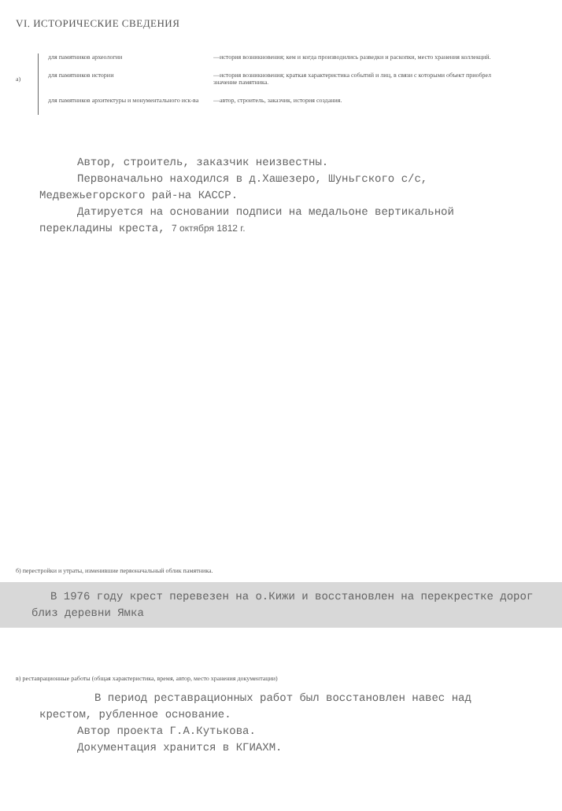VI. ИСТОРИЧЕСКИЕ СВЕДЕНИЯ
а)
для памятников археологии —история возникновения; кем и когда производились разведки и раскопки, место хранения коллекций.
для памятников истории —история возникновения; краткая характеристика событий и лиц, в связи с которыми объект приобрел значение памятника.
для памятников архитектуры и монументального иск-ва
—автор, строитель, заказчик, история создания.
Автор, строитель, заказчик неизвестны.
Первоначально находился в д.Хашезеро, Шуньгского с/с, Медвежьегорского рай-на КАССР.
Датируется на основании подписи на медальоне вертикальной перекладины креста, 7 октября 1812 г.
б) перестройки и утраты, изменившие первоначальный облик памятника.
В 1976 году крест перевезен на о.Кижи и восстановлен на перекрестке дорог близ деревни Ямка
в) реставрационные работы (общая характеристика, время, автор, место хранения документации)
В период реставрационных работ был восстановлен навес над крестом, рубленное основание.
Автор проекта Г.А.Кутькова.
Документация хранится в КГИАХМ.